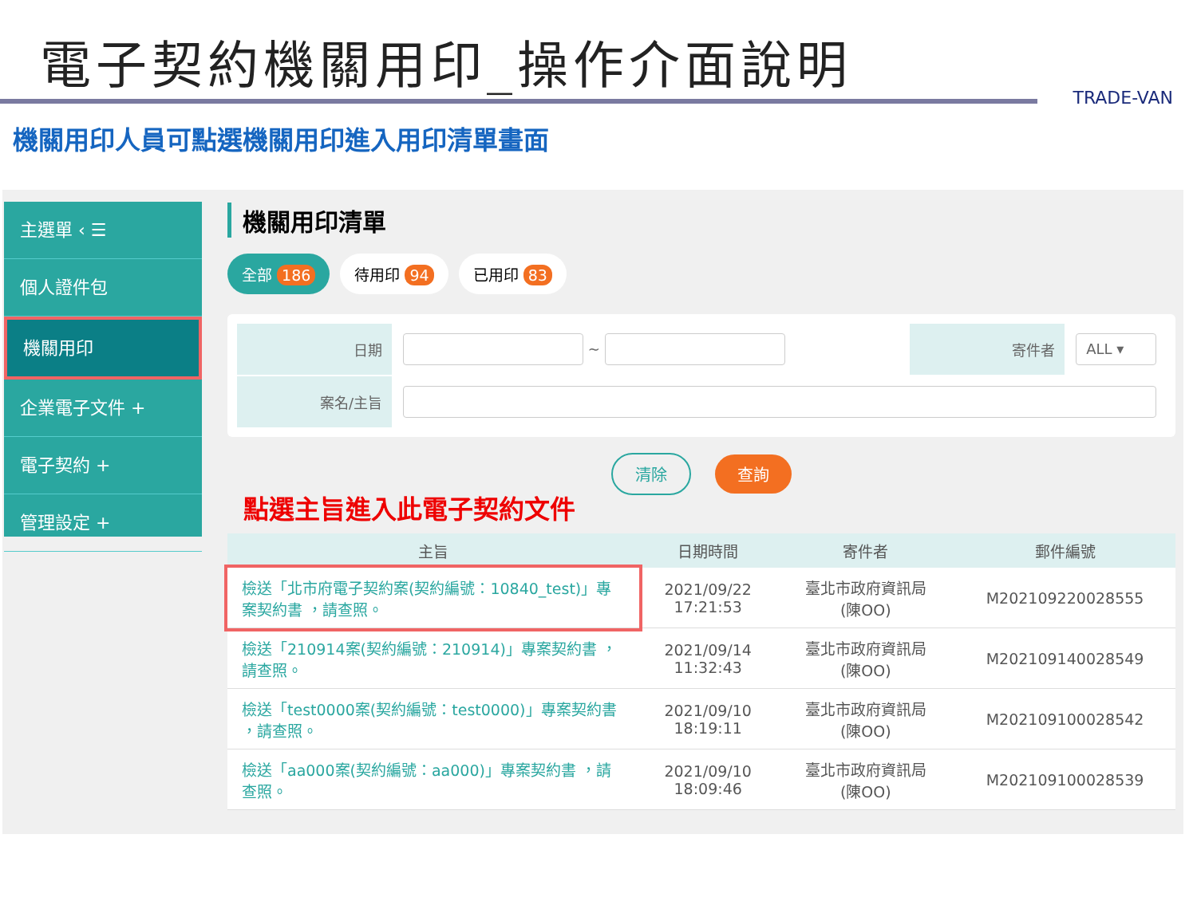電子契約機關用印_操作介面說明
TRADE-VAN
機關用印人員可點選機關用印進入用印清單畫面
主選單 ‹ ☰
個人證件包
機關用印
企業電子文件 +
電子契約 +
管理設定 +
機關用印清單
全部 186 待用印 94 已用印 83
| 日期 | ~ | 寄件者 | ALL ▾ |
| 案名/主旨 | | | |
清除 查詢
點選主旨進入此電子契約文件
| 主旨 | 日期時間 | 寄件者 | 郵件編號 |
| --- | --- | --- | --- |
| 檢送「北市府電子契約案(契約編號：10840_test)」專案契約書 ，請查照。 | 2021/09/22 17:21:53 | 臺北市政府資訊局 (陳OO) | M202109220028555 |
| 檢送「210914案(契約編號：210914)」專案契約書 ，請查照。 | 2021/09/14 11:32:43 | 臺北市政府資訊局 (陳OO) | M202109140028549 |
| 檢送「test0000案(契約編號：test0000)」專案契約書 ，請查照。 | 2021/09/10 18:19:11 | 臺北市政府資訊局 (陳OO) | M202109100028542 |
| 檢送「aa000案(契約編號：aa000)」專案契約書 ，請查照。 | 2021/09/10 18:09:46 | 臺北市政府資訊局 (陳OO) | M202109100028539 |